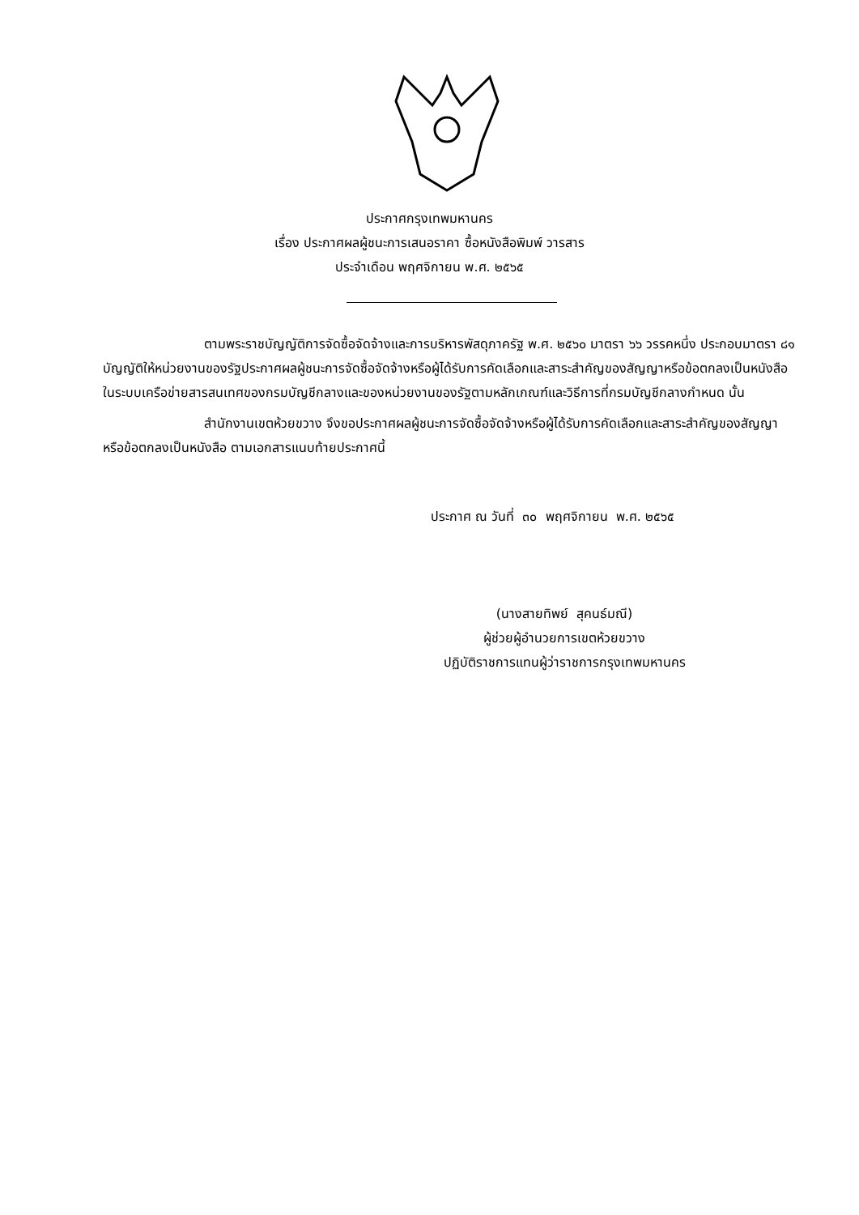ประกาศกรุงเทพมหานคร
เรื่อง ประกาศผลผู้ชนะการเสนอราคา ซื้อหนังสือพิมพ์ วารสาร
ประจำเดือน พฤศจิกายน พ.ศ. ๒๕๖๕
ตามพระราชบัญญัติการจัดซื้อจัดจ้างและการบริหารพัสดุภาครัฐ พ.ศ. ๒๕๖๐ มาตรา ๖๖ วรรคหนึ่ง ประกอบมาตรา ๘๑ บัญญัติให้หน่วยงานของรัฐประกาศผลผู้ชนะการจัดซื้อจัดจ้างหรือผู้ได้รับการคัดเลือกและสาระสำคัญของสัญญาหรือข้อตกลงเป็นหนังสือ ในระบบเครือข่ายสารสนเทศของกรมบัญชีกลางและของหน่วยงานของรัฐตามหลักเกณฑ์และวิธีการที่กรมบัญชีกลางกำหนด นั้น
สำนักงานเขตห้วยขวาง จึงขอประกาศผลผู้ชนะการจัดซื้อจัดจ้างหรือผู้ได้รับการคัดเลือกและสาระสำคัญของสัญญาหรือข้อตกลงเป็นหนังสือ ตามเอกสารแนบท้ายประกาศนี้
ประกาศ ณ วันที่ ๓๐ พฤศจิกายน พ.ศ. ๒๕๖๕
(นางสายทิพย์ สุคนธ์มณี)
ผู้ช่วยผู้อำนวยการเขตห้วยขวาง
ปฏิบัติราชการแทนผู้ว่าราชการกรุงเทพมหานคร